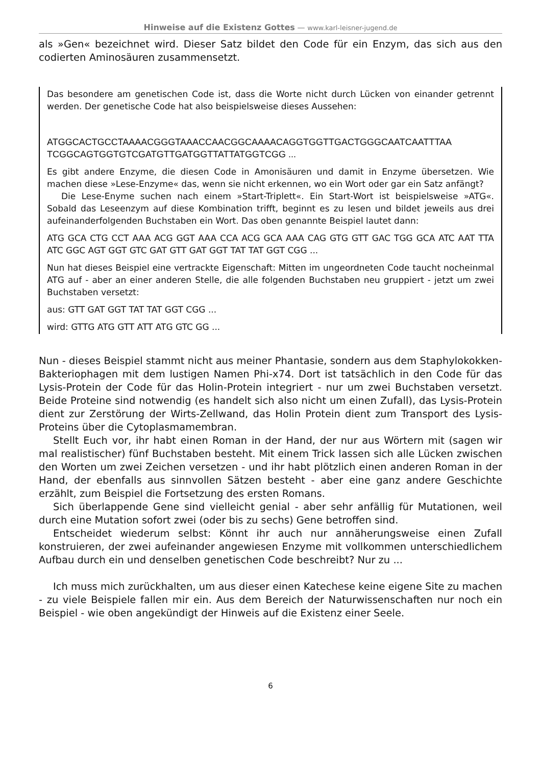Hinweise auf die Existenz Gottes — www.karl-leisner-jugend.de
als »Gen« bezeichnet wird. Dieser Satz bildet den Code für ein Enzym, das sich aus den codierten Aminosäuren zusammensetzt.
Das besondere am genetischen Code ist, dass die Worte nicht durch Lücken von einander getrennt werden. Der genetische Code hat also beispielsweise dieses Aussehen:
ATGGCACTGCCTAAAACGGGTAAACCAACGGCAAAACAGGTGGTTGACTGGGCAATCAATTTAA TCGGCAGTGGTGTCGATGTTGATGGTTATTATGGTCGG ...
Es gibt andere Enzyme, die diesen Code in Amonisäuren und damit in Enzyme übersetzen. Wie machen diese »Lese-Enzyme« das, wenn sie nicht erkennen, wo ein Wort oder gar ein Satz anfängt?
Die Lese-Enyme suchen nach einem »Start-Triplett«. Ein Start-Wort ist beispielsweise »ATG«. Sobald das Leseenzym auf diese Kombination trifft, beginnt es zu lesen und bildet jeweils aus drei aufeinanderfolgenden Buchstaben ein Wort. Das oben genannte Beispiel lautet dann:
ATG GCA CTG CCT AAA ACG GGT AAA CCA ACG GCA AAA CAG GTG GTT GAC TGG GCA ATC AAT TTA ATC GGC AGT GGT GTC GAT GTT GAT GGT TAT TAT GGT CGG ...
Nun hat dieses Beispiel eine vertrackte Eigenschaft: Mitten im ungeordneten Code taucht nocheinmal ATG auf - aber an einer anderen Stelle, die alle folgenden Buchstaben neu gruppiert - jetzt um zwei Buchstaben versetzt:
aus: GTT GAT GGT TAT TAT GGT CGG ...
wird: GTTG ATG GTT ATT ATG GTC GG ...
Nun - dieses Beispiel stammt nicht aus meiner Phantasie, sondern aus dem Staphylokokken-Bakteriophagen mit dem lustigen Namen Phi-x74. Dort ist tatsächlich in den Code für das Lysis-Protein der Code für das Holin-Protein integriert - nur um zwei Buchstaben versetzt. Beide Proteine sind notwendig (es handelt sich also nicht um einen Zufall), das Lysis-Protein dient zur Zerstörung der Wirts-Zellwand, das Holin Protein dient zum Transport des Lysis-Proteins über die Cytoplasmamembran.
Stellt Euch vor, ihr habt einen Roman in der Hand, der nur aus Wörtern mit (sagen wir mal realistischer) fünf Buchstaben besteht. Mit einem Trick lassen sich alle Lücken zwischen den Worten um zwei Zeichen versetzen - und ihr habt plötzlich einen anderen Roman in der Hand, der ebenfalls aus sinnvollen Sätzen besteht - aber eine ganz andere Geschichte erzählt, zum Beispiel die Fortsetzung des ersten Romans.
Sich überlappende Gene sind vielleicht genial - aber sehr anfällig für Mutationen, weil durch eine Mutation sofort zwei (oder bis zu sechs) Gene betroffen sind.
Entscheidet wiederum selbst: Könnt ihr auch nur annäherungsweise einen Zufall konstruieren, der zwei aufeinander angewiesen Enzyme mit vollkommen unterschiedlichem Aufbau durch ein und denselben genetischen Code beschreibt? Nur zu ...
Ich muss mich zurückhalten, um aus dieser einen Katechese keine eigene Site zu machen - zu viele Beispiele fallen mir ein. Aus dem Bereich der Naturwissenschaften nur noch ein Beispiel - wie oben angekündigt der Hinweis auf die Existenz einer Seele.
6